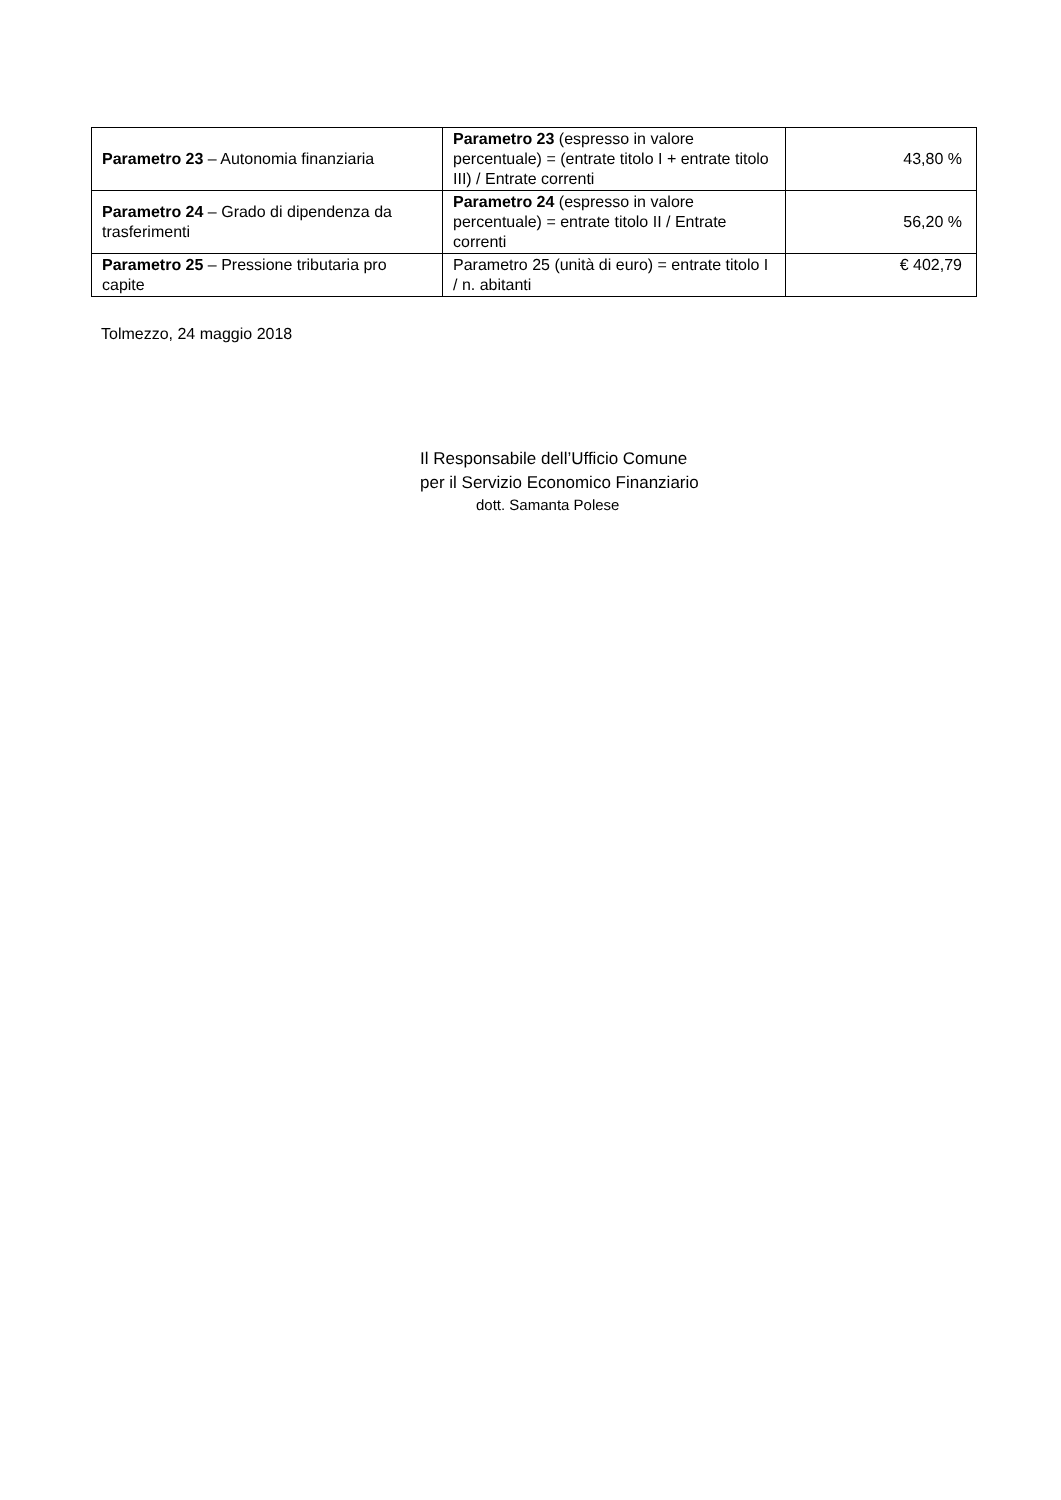| Parametro 23 – Autonomia finanziaria | Parametro 23 (espresso in valore percentuale) = (entrate titolo I + entrate titolo III) / Entrate correnti | 43,80 % |
| Parametro 24 – Grado di dipendenza da trasferimenti | Parametro 24 (espresso in valore percentuale) = entrate titolo II / Entrate correnti | 56,20 % |
| Parametro 25 – Pressione tributaria pro capite | Parametro 25 (unità di euro) = entrate titolo I / n. abitanti | € 402,79 |
Tolmezzo, 24 maggio 2018
Il Responsabile dell’Ufficio Comune
per il Servizio Economico Finanziario
dott. Samanta Polese